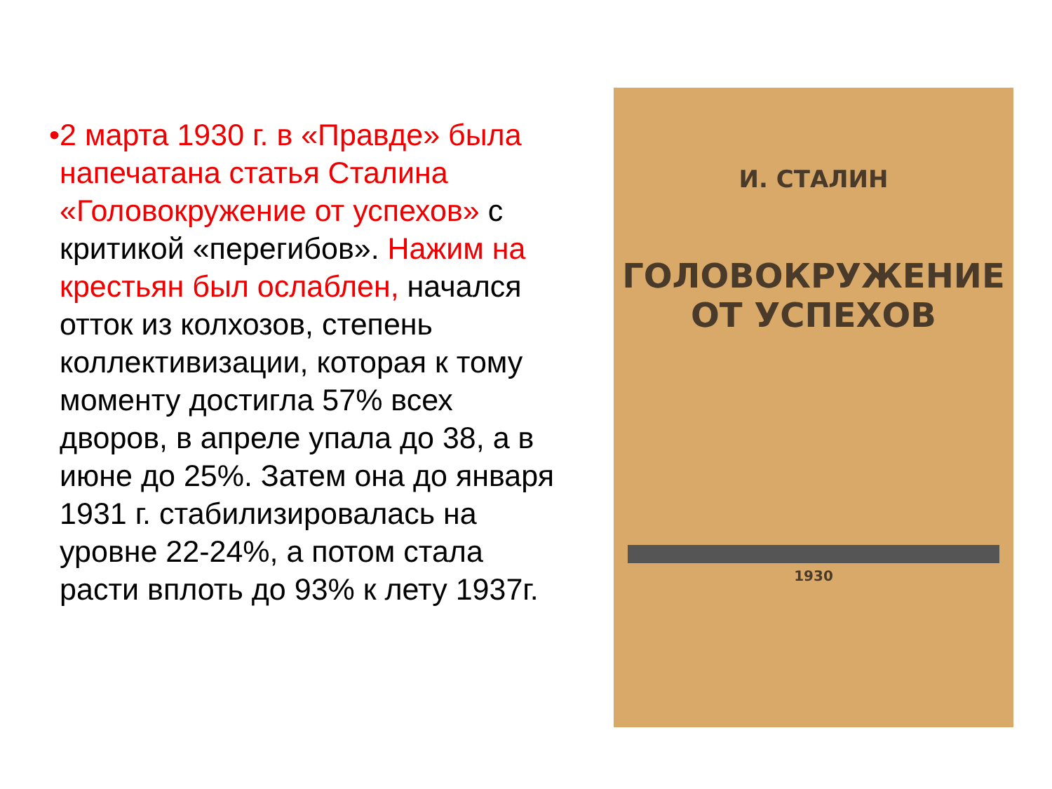• 2 марта 1930 г. в «Правде» была напечатана статья Сталина «Головокружение от успехов» с критикой «перегибов». Нажим на крестьян был ослаблен, начался отток из колхозов, степень коллективизации, которая к тому моменту достигла 57% всех дворов, в апреле упала до 38, а в июне до 25%. Затем она до января 1931 г. стабилизировалась на уровне 22-24%, а потом стала расти вплоть до 93% к лету 1937г.
И. СТАЛИН
ГОЛОВОКРУЖЕНИЕ
ОТ УСПЕХОВ
1930